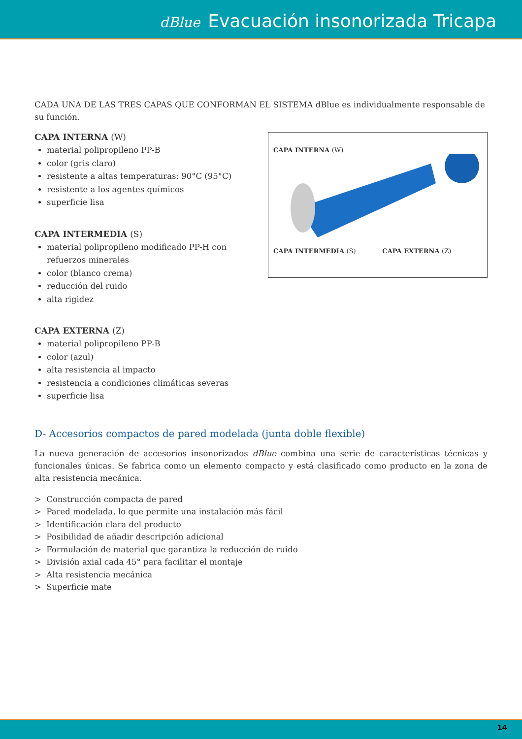dBlue Evacuación insonorizada Tricapa
CADA UNA DE LAS TRES CAPAS QUE CONFORMAN EL SISTEMA dBlue es individualmente responsable de su función.
CAPA INTERNA (W)
material polipropileno PP-B
color (gris claro)
resistente a altas temperaturas: 90°C (95°C)
resistente a los agentes químicos
superficie lisa
CAPA INTERMEDIA (S)
material polipropileno modificado PP-H con refuerzos minerales
color (blanco crema)
reducción del ruido
alta rigidez
CAPA EXTERNA (Z)
material polipropileno PP-B
color (azul)
alta resistencia al impacto
resistencia a condiciones climáticas severas
superficie lisa
CAPA INTERNA (W) CAPA INTERMEDIA (S) CAPA EXTERNA (Z)
D- Accesorios compactos de pared modelada (junta doble flexible)
La nueva generación de accesorios insonorizados dBlue combina una serie de características técnicas y funcionales únicas. Se fabrica como un elemento compacto y está clasificado como producto en la zona de alta resistencia mecánica.
> Construcción compacta de pared
> Pared modelada, lo que permite una instalación más fácil
> Identificación clara del producto
> Posibilidad de añadir descripción adicional
> Formulación de material que garantiza la reducción de ruido
> División axial cada 45° para facilitar el montaje
> Alta resistencia mecánica
> Superficie mate
14